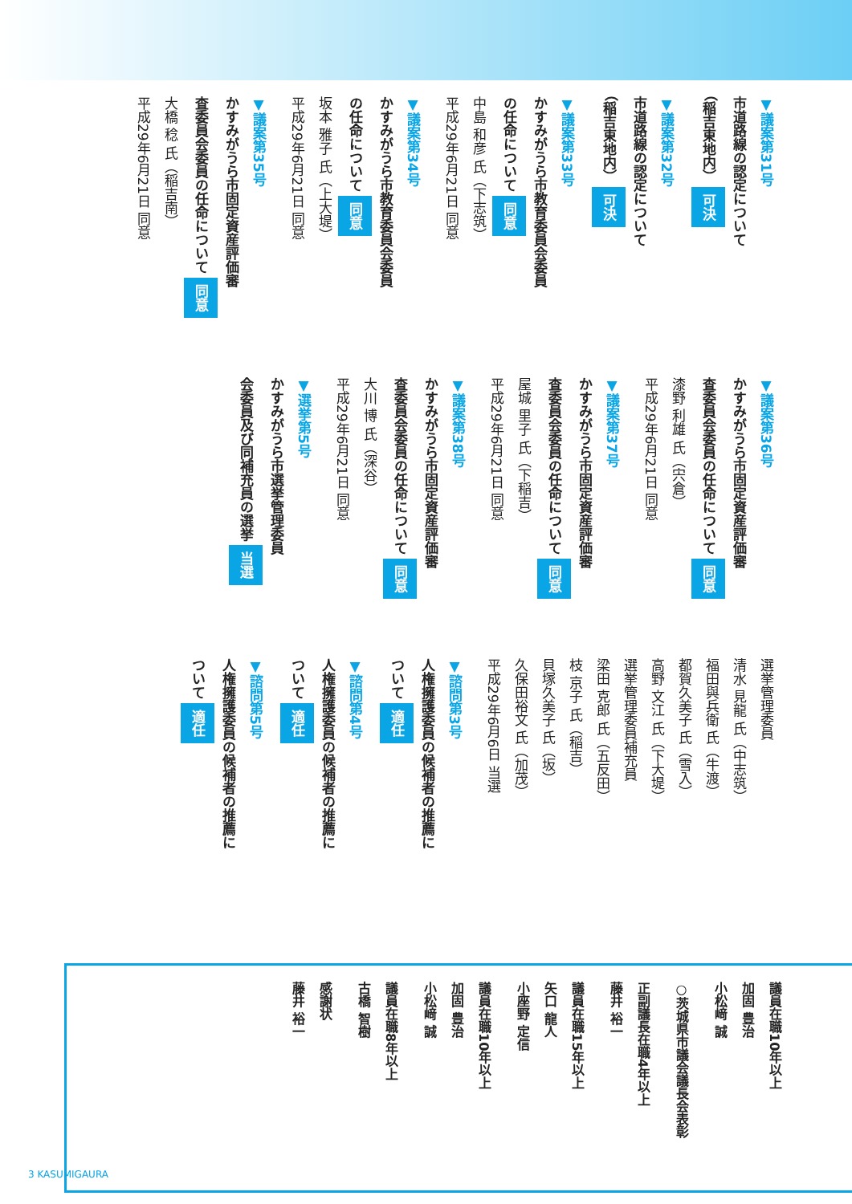▼議案第31号
市道路線の認定について
（稲吉東地内） 可決
▼議案第32号
市道路線の認定について
（稲吉東地内） 可決
▼議案第33号
かすみがうら市教育委員会委員
の任命について 同意
中島 和彦 氏（下志筑）
平成29年6月21日 同意
▼議案第34号
かすみがうら市教育委員会委員
の任命について 同意
坂本 雅子 氏（上大堤）
平成29年6月21日 同意
▼議案第35号
かすみがうら市固定資産評価審
査委員会委員の任命について 同意
大橋 稔 氏（稲吉南）
平成29年6月21日 同意
▼議案第36号
かすみがうら市固定資産評価審
査委員会委員の任命について 同意
漆野 利雄 氏（宍倉）
平成29年6月21日 同意
▼議案第37号
かすみがうら市固定資産評価審
査委員会委員の任命について 同意
屋城 里子 氏（下稲吉）
平成29年6月21日 同意
▼議案第38号
かすみがうら市固定資産評価審
査委員会委員の任命について 同意
大川 博 氏（深谷）
平成29年6月21日 同意
▼選挙第5号
かすみがうら市選挙管理委員
会委員及び同補充員の選挙 当選
選挙管理委員
清水 見龍 氏（中志筑）
福田與兵衛 氏（牛渡）
都賀久美子 氏（雪入）
高野 文江 氏（下大堤）
選挙管理委員補充員
梁田 克郎 氏（五反田）
枝 京子 氏（稲吉）
貝塚久美子 氏（坂）
久保田裕文 氏（加茂）
平成29年6月6日 当選
▼諮問第3号
人権擁護委員の候補者の推薦に
ついて 適任
▼諮問第4号
人権擁護委員の候補者の推薦に
ついて 適任
▼諮問第5号
人権擁護委員の候補者の推薦に
ついて 適任
議員在職10年以上
加固 豊治
小松﨑 誠
○茨城県市議会議長会表彰
正副議長在職4年以上
藤井 裕一
議員在職15年以上
矢口 龍人
小座野 定信
議員在職10年以上
加固 豊治
小松﨑 誠
議員在職8年以上
古橋 智樹
感謝状
藤井 裕一
3 KASUMIGAURA